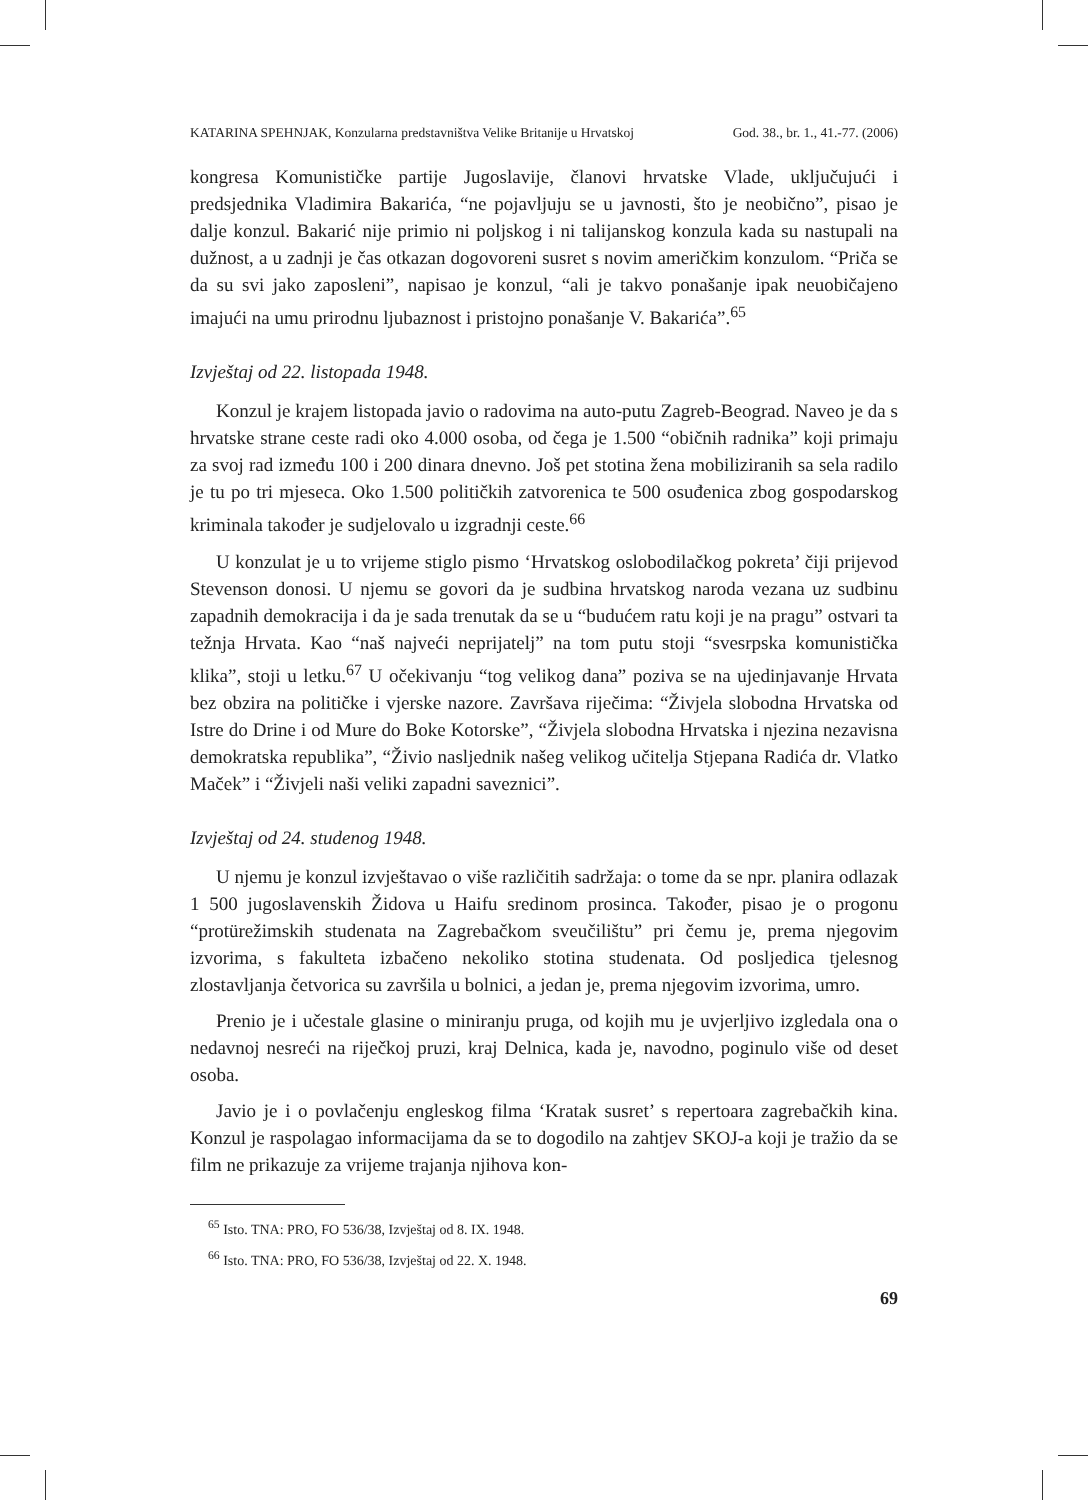KATARINA SPEHNJAK, Konzularna predstavništva Velike Britanije u Hrvatskoj God. 38., br. 1., 41.-77. (2006)
kongresa Komunističke partije Jugoslavije, članovi hrvatske Vlade, uključujući i predsjednika Vladimira Bakarića, “ne pojavljuju se u javnosti, što je neobično”, pisao je dalje konzul. Bakarić nije primio ni poljskog i ni talijanskog konzula kada su nastupali na dužnost, a u zadnji je čas otkazan dogovoreni susret s novim američkim konzulom. “Priča se da su svi jako zaposleni”, napisao je konzul, “ali je takvo ponašanje ipak neuobičajeno imajući na umu prirodnu ljubaznost i pristojno ponašanje V. Bakarića”.<sup>65</sup>
Izvještaj od 22. listopada 1948.
Konzul je krajem listopada javio o radovima na auto-putu Zagreb-Beograd. Naveo je da s hrvatske strane ceste radi oko 4.000 osoba, od čega je 1.500 “običnih radnika” koji primaju za svoj rad između 100 i 200 dinara dnevno. Još pet stotina žena mobiliziranih sa sela radilo je tu po tri mjeseca. Oko 1.500 političkih zatvorenica te 500 osuđenica zbog gospodarskog kriminala također je sudjelovalo u izgradnji ceste.<sup>66</sup>
U konzulat je u to vrijeme stiglo pismo ‘Hrvatskog oslobodilačkog pokreta’ čiji prijevod Stevenson donosi. U njemu se govori da je sudbina hrvatskog naroda vezana uz sudbinu zapadnih demokracija i da je sada trenutak da se u “budućem ratu koji je na pragu” ostvari ta težnja Hrvata. Kao “naš najveći neprijatelj” na tom putu stoji “svesrpska komunistička klika”, stoji u letku.<sup>67</sup> U očekivanju “tog velikog dana” poziva se na ujedinjavanje Hrvata bez obzira na političke i vjerske nazore. Završava riječima: “Živjela slobodna Hrvatska od Istre do Drine i od Mure do Boke Kotorske”, “Živjela slobodna Hrvatska i njezina nezavisna demokratska republika”, “Živio nasljednik našeg velikog učitelja Stjepana Radića dr. Vlatko Maček” i “Živjeli naši veliki zapadni saveznici”.
Izvještaj od 24. studenog 1948.
U njemu je konzul izvještavao o više različitih sadržaja: o tome da se npr. planira odlazak 1 500 jugoslavenskih Židova u Haifu sredinom prosinca. Također, pisao je o progonu “protürežimskih studenata na Zagrebačkom sveučilištu” pri čemu je, prema njegovim izvorima, s fakulteta izbačeno nekoliko stotina studenata. Od posljedica tjelesnog zlostavljanja četvorica su završila u bolnici, a jedan je, prema njegovim izvorima, umro.
Prenio je i učestale glasine o miniranju pruga, od kojih mu je uvjerljivo izgledala ona o nedavnoj nesreći na riječkoj pruzi, kraj Delnica, kada je, navodno, poginulo više od deset osoba.
Javio je i o povlačenju engleskog filma ‘Kratak susret’ s repertoara zagrebačkih kina. Konzul je raspolagao informacijama da se to dogodilo na zahtjev SKOJ-a koji je tražio da se film ne prikazuje za vrijeme trajanja njihova kon-
<sup>65</sup> Isto. TNA: PRO, FO 536/38, Izvještaj od 8. IX. 1948.
<sup>66</sup> Isto. TNA: PRO, FO 536/38, Izvještaj od 22. X. 1948.
69